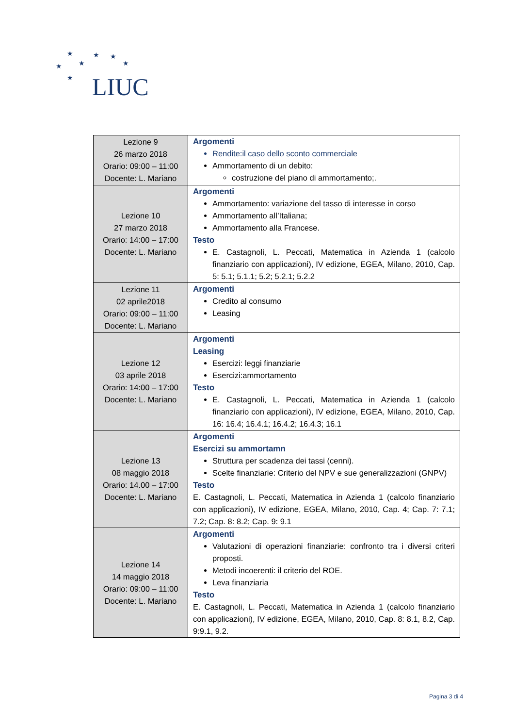★ ★ ★
★ ★ ★
★ LIUC
| Lezione 9 26 marzo 2018 Orario: 09:00 – 11:00 Docente: L. Mariano | Argomenti Rendite:il caso dello sconto commerciale Ammortamento di un debito: costruzione del piano di ammortamento;. |
| Lezione 10 27 marzo 2018 Orario: 14:00 – 17:00 Docente: L. Mariano | Argomenti Ammortamento: variazione del tasso di interesse in corso Ammortamento all’Italiana; Ammortamento alla Francese. Testo E. Castagnoli, L. Peccati, Matematica in Azienda 1 (calcolo finanziario con applicazioni), IV edizione, EGEA, Milano, 2010, Cap. 5: 5.1; 5.1.1; 5.2; 5.2.1; 5.2.2 |
| Lezione 11 02 aprile2018 Orario: 09:00 – 11:00 Docente: L. Mariano | Argomenti Credito al consumo Leasing |
| Lezione 12 03 aprile 2018 Orario: 14:00 – 17:00 Docente: L. Mariano | Argomenti Leasing Esercizi: leggi finanziarie Esercizi:ammortamento Testo E. Castagnoli, L. Peccati, Matematica in Azienda 1 (calcolo finanziario con applicazioni), IV edizione, EGEA, Milano, 2010, Cap. 16: 16.4; 16.4.1; 16.4.2; 16.4.3; 16.1 |
| Lezione 13 08 maggio 2018 Orario: 14.00 – 17:00 Docente: L. Mariano | Argomenti Esercizi su ammortamn Struttura per scadenza dei tassi (cenni). Scelte finanziarie: Criterio del NPV e sue generalizzazioni (GNPV) Testo E. Castagnoli, L. Peccati, Matematica in Azienda 1 (calcolo finanziario con applicazioni), IV edizione, EGEA, Milano, 2010, Cap. 4; Cap. 7: 7.1; 7.2; Cap. 8: 8.2; Cap. 9: 9.1 |
| Lezione 14 14 maggio 2018 Orario: 09:00 – 11:00 Docente: L. Mariano | Argomenti Valutazioni di operazioni finanziarie: confronto tra i diversi criteri proposti. Metodi incoerenti: il criterio del ROE. Leva finanziaria Testo E. Castagnoli, L. Peccati, Matematica in Azienda 1 (calcolo finanziario con applicazioni), IV edizione, EGEA, Milano, 2010, Cap. 8: 8.1, 8.2, Cap. 9:9.1, 9.2. |
Pagina 3 di 4